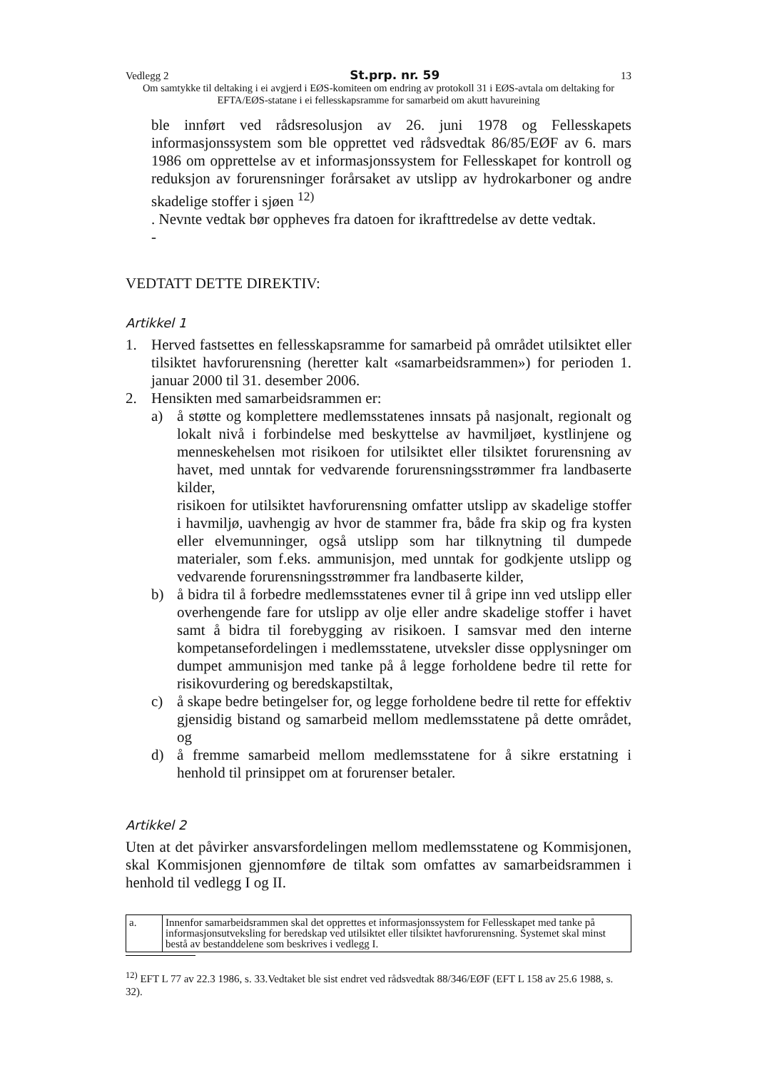Vedlegg 2 St.prp. nr. 59 13
Om samtykke til deltaking i ei avgjerd i EØS-komiteen om endring av protokoll 31 i EØS-avtala om deltaking for EFTA/EØS-statane i ei fellesskapsramme for samarbeid om akutt havureining
ble innført ved rådsresolusjon av 26. juni 1978 og Fellesskapets informasjonssystem som ble opprettet ved rådsvedtak 86/85/EØF av 6. mars 1986 om opprettelse av et informasjonssystem for Fellesskapet for kontroll og reduksjon av forurensninger forårsaket av utslipp av hydrokarboner og andre skadelige stoffer i sjøen <sup>12)</sup>
. Nevnte vedtak bør oppheves fra datoen for ikrafttredelse av dette vedtak.
-
VEDTATT DETTE DIREKTIV:
Artikkel 1
1. Herved fastsettes en fellesskapsramme for samarbeid på området utilsiktet eller tilsiktet havforurensning (heretter kalt «samarbeidsrammen») for perioden 1. januar 2000 til 31. desember 2006.
2. Hensikten med samarbeidsrammen er:
a) å støtte og komplettere medlemsstatenes innsats på nasjonalt, regionalt og lokalt nivå i forbindelse med beskyttelse av havmiljøet, kystlinjene og menneskehelsen mot risikoen for utilsiktet eller tilsiktet forurensning av havet, med unntak for vedvarende forurensningsstrømmer fra landbaserte kilder,
risikoen for utilsiktet havforurensning omfatter utslipp av skadelige stoffer i havmiljø, uavhengig av hvor de stammer fra, både fra skip og fra kysten eller elvemunninger, også utslipp som har tilknytning til dumpede materialer, som f.eks. ammunisjon, med unntak for godkjente utslipp og vedvarende forurensningsstrømmer fra landbaserte kilder,
b) å bidra til å forbedre medlemsstatenes evner til å gripe inn ved utslipp eller overhengende fare for utslipp av olje eller andre skadelige stoffer i havet samt å bidra til forebygging av risikoen. I samsvar med den interne kompetansefordelingen i medlemsstatene, utveksler disse opplysninger om dumpet ammunisjon med tanke på å legge forholdene bedre til rette for risikovurdering og beredskapstiltak,
c) å skape bedre betingelser for, og legge forholdene bedre til rette for effektiv gjensidig bistand og samarbeid mellom medlemsstatene på dette området, og
d) å fremme samarbeid mellom medlemsstatene for å sikre erstatning i henhold til prinsippet om at forurenser betaler.
Artikkel 2
Uten at det påvirker ansvarsfordelingen mellom medlemsstatene og Kommisjonen, skal Kommisjonen gjennomføre de tiltak som omfattes av samarbeidsrammen i henhold til vedlegg I og II.
| a. | Innenfor samarbeidsrammen skal det opprettes et informasjonssystem for Fellesskapet med tanke på informasjonsutveksling for beredskap ved utilsiktet eller tilsiktet havforurensning. Systemet skal minst bestå av bestanddelene som beskrives i vedlegg I. |
<sup>12)</sup> EFT L 77 av 22.3 1986, s. 33.Vedtaket ble sist endret ved rådsvedtak 88/346/EØF (EFT L 158 av 25.6 1988, s. 32).